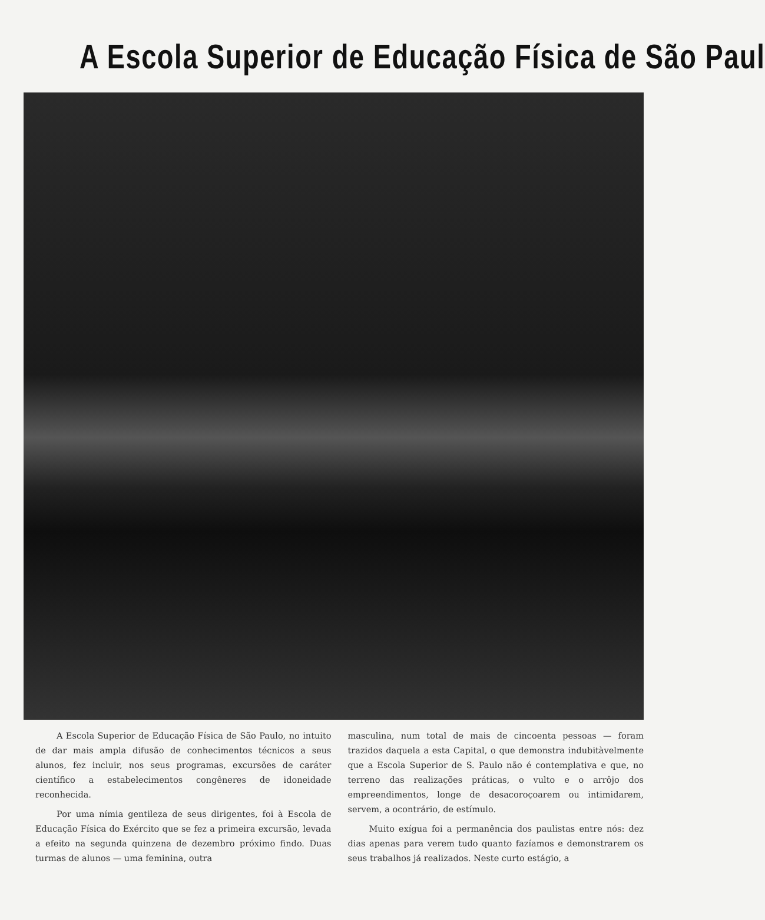A Escola Superior de Educação Física de São Paul
A Escola Superior de Educação Física de São Paulo, no intuito de dar mais ampla difusão de conhecimentos técnicos a seus alunos, fez incluir, nos seus programas, excursões de caráter científico a estabelecimentos congêneres de idoneidade reconhecida.
Por uma nímia gentileza de seus dirigentes, foi à Escola de Educação Física do Exército que se fez a primeira excursão, levada a efeito na segunda quinzena de dezembro próximo findo. Duas turmas de alunos — uma feminina, outra
masculina, num total de mais de cincoenta pessoas — foram trazidos daquela a esta Capital, o que demonstra indubitàvelmente que a Escola Superior de S. Paulo não é contemplativa e que, no terreno das realizações práticas, o vulto e o arrôjo dos empreendimentos, longe de desacoroçoarem ou intimidarem, servem, a ocontrário, de estímulo.
Muito exígua foi a permanência dos paulistas entre nós: dez dias apenas para verem tudo quanto fazíamos e demonstrarem os seus trabalhos já realizados. Neste curto estágio, a